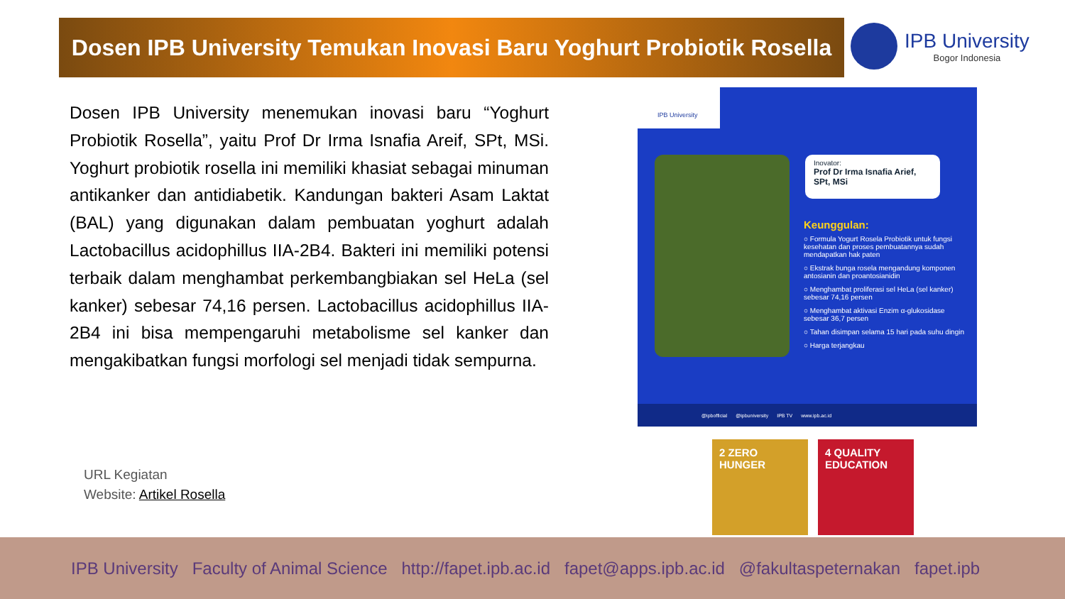Dosen IPB University Temukan Inovasi Baru Yoghurt Probiotik Rosella
IPB University
Bogor Indonesia
Dosen IPB University menemukan inovasi baru “Yoghurt Probiotik Rosella”, yaitu Prof Dr Irma Isnafia Areif, SPt, MSi. Yoghurt probiotik rosella ini memiliki khasiat sebagai minuman antikanker dan antidiabetik. Kandungan bakteri Asam Laktat (BAL) yang digunakan dalam pembuatan yoghurt adalah Lactobacillus acidophillus IIA-2B4. Bakteri ini memiliki potensi terbaik dalam menghambat perkembangbiakan sel HeLa (sel kanker) sebesar 74,16 persen. Lactobacillus acidophillus IIA-2B4 ini bisa mempengaruhi metabolisme sel kanker dan mengakibatkan fungsi morfologi sel menjadi tidak sempurna.
URL Kegiatan
Website: Artikel Rosella
IPB University
Inovator:
Prof Dr Irma Isnafia Arief, SPt, MSi
Keunggulan:
○ Formula Yogurt Rosela Probiotik untuk fungsi kesehatan dan proses pembuatannya sudah mendapatkan hak paten
○ Ekstrak bunga rosela mengandung komponen antosianin dan proantosianidin
○ Menghambat proliferasi sel HeLa (sel kanker) sebesar 74,16 persen
○ Menghambat aktivasi Enzim α-glukosidase sebesar 36,7 persen
○ Tahan disimpan selama 15 hari pada suhu dingin
○ Harga terjangkau
@ipbofficial @ipbuniversity IPB TV www.ipb.ac.id
2 ZERO HUNGER
4 QUALITY EDUCATION
IPB University Faculty of Animal Science http://fapet.ipb.ac.id fapet@apps.ipb.ac.id @fakultaspeternakan fapet.ipb